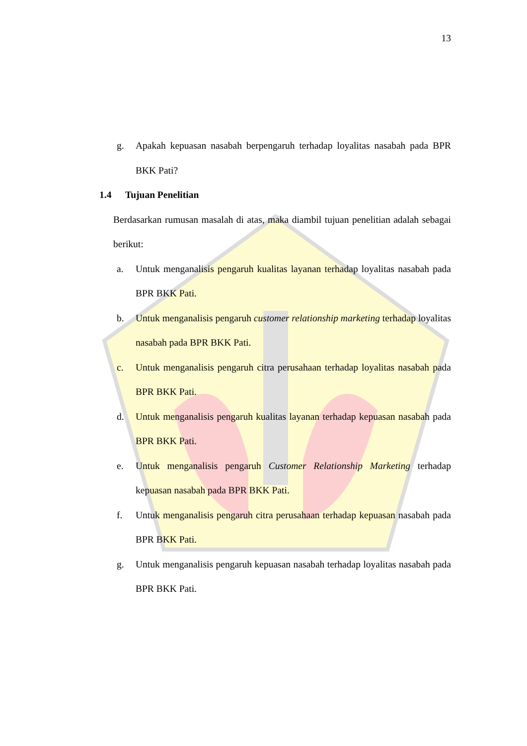13
g. Apakah kepuasan nasabah berpengaruh terhadap loyalitas nasabah pada BPR BKK Pati?
1.4 Tujuan Penelitian
Berdasarkan rumusan masalah di atas, maka diambil tujuan penelitian adalah sebagai berikut:
a. Untuk menganalisis pengaruh kualitas layanan terhadap loyalitas nasabah pada BPR BKK Pati.
b. Untuk menganalisis pengaruh customer relationship marketing terhadap loyalitas nasabah pada BPR BKK Pati.
c. Untuk menganalisis pengaruh citra perusahaan terhadap loyalitas nasabah pada BPR BKK Pati.
d. Untuk menganalisis pengaruh kualitas layanan terhadap kepuasan nasabah pada BPR BKK Pati.
e. Untuk menganalisis pengaruh Customer Relationship Marketing terhadap kepuasan nasabah pada BPR BKK Pati.
f. Untuk menganalisis pengaruh citra perusahaan terhadap kepuasan nasabah pada BPR BKK Pati.
g. Untuk menganalisis pengaruh kepuasan nasabah terhadap loyalitas nasabah pada BPR BKK Pati.